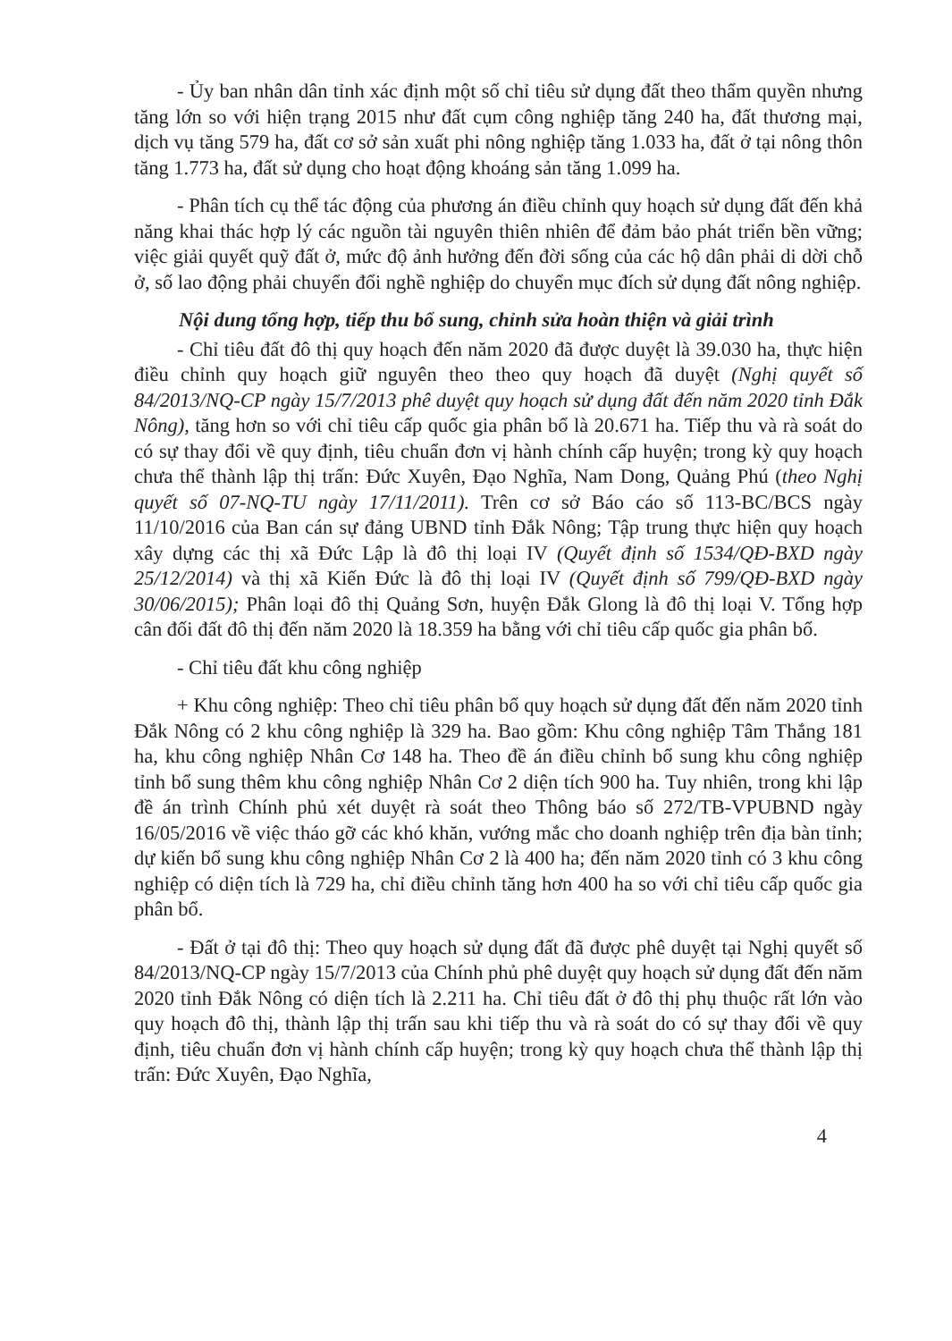- Ủy ban nhân dân tỉnh xác định một số chỉ tiêu sử dụng đất theo thẩm quyền nhưng tăng lớn so với hiện trạng 2015 như đất cụm công nghiệp tăng 240 ha, đất thương mại, dịch vụ tăng 579 ha, đất cơ sở sản xuất phi nông nghiệp tăng 1.033 ha, đất ở tại nông thôn tăng 1.773 ha, đất sử dụng cho hoạt động khoáng sản tăng 1.099 ha.
- Phân tích cụ thể tác động của phương án điều chỉnh quy hoạch sử dụng đất đến khả năng khai thác hợp lý các nguồn tài nguyên thiên nhiên để đảm bảo phát triển bền vững; việc giải quyết quỹ đất ở, mức độ ảnh hưởng đến đời sống của các hộ dân phải di dời chỗ ở, số lao động phải chuyển đổi nghề nghiệp do chuyển mục đích sử dụng đất nông nghiệp.
Nội dung tổng hợp, tiếp thu bổ sung, chỉnh sửa hoàn thiện và giải trình
- Chỉ tiêu đất đô thị quy hoạch đến năm 2020 đã được duyệt là 39.030 ha, thực hiện điều chỉnh quy hoạch giữ nguyên theo theo quy hoạch đã duyệt (Nghị quyết số 84/2013/NQ-CP ngày 15/7/2013 phê duyệt quy hoạch sử dụng đất đến năm 2020 tỉnh Đắk Nông), tăng hơn so với chỉ tiêu cấp quốc gia phân bổ là 20.671 ha. Tiếp thu và rà soát do có sự thay đổi về quy định, tiêu chuẩn đơn vị hành chính cấp huyện; trong kỳ quy hoạch chưa thể thành lập thị trấn: Đức Xuyên, Đạo Nghĩa, Nam Dong, Quảng Phú (theo Nghị quyết số 07-NQ-TU ngày 17/11/2011). Trên cơ sở Báo cáo số 113-BC/BCS ngày 11/10/2016 của Ban cán sự đảng UBND tỉnh Đắk Nông; Tập trung thực hiện quy hoạch xây dựng các thị xã Đức Lập là đô thị loại IV (Quyết định số 1534/QĐ-BXD ngày 25/12/2014) và thị xã Kiến Đức là đô thị loại IV (Quyết định số 799/QĐ-BXD ngày 30/06/2015); Phân loại đô thị Quảng Sơn, huyện Đắk Glong là đô thị loại V. Tổng hợp cân đối đất đô thị đến năm 2020 là 18.359 ha bằng với chỉ tiêu cấp quốc gia phân bổ.
- Chỉ tiêu đất khu công nghiệp
+ Khu công nghiệp: Theo chỉ tiêu phân bổ quy hoạch sử dụng đất đến năm 2020 tỉnh Đắk Nông có 2 khu công nghiệp là 329 ha. Bao gồm: Khu công nghiệp Tâm Thắng 181 ha, khu công nghiệp Nhân Cơ 148 ha. Theo đề án điều chỉnh bổ sung khu công nghiệp tỉnh bổ sung thêm khu công nghiệp Nhân Cơ 2 diện tích 900 ha. Tuy nhiên, trong khi lập đề án trình Chính phủ xét duyệt rà soát theo Thông báo số 272/TB-VPUBND ngày 16/05/2016 về việc tháo gỡ các khó khăn, vướng mắc cho doanh nghiệp trên địa bàn tỉnh; dự kiến bổ sung khu công nghiệp Nhân Cơ 2 là 400 ha; đến năm 2020 tỉnh có 3 khu công nghiệp có diện tích là 729 ha, chỉ điều chỉnh tăng hơn 400 ha so với chỉ tiêu cấp quốc gia phân bổ.
- Đất ở tại đô thị: Theo quy hoạch sử dụng đất đã được phê duyệt tại Nghị quyết số 84/2013/NQ-CP ngày 15/7/2013 của Chính phủ phê duyệt quy hoạch sử dụng đất đến năm 2020 tỉnh Đắk Nông có diện tích là 2.211 ha. Chỉ tiêu đất ở đô thị phụ thuộc rất lớn vào quy hoạch đô thị, thành lập thị trấn sau khi tiếp thu và rà soát do có sự thay đổi về quy định, tiêu chuẩn đơn vị hành chính cấp huyện; trong kỳ quy hoạch chưa thể thành lập thị trấn: Đức Xuyên, Đạo Nghĩa,
4